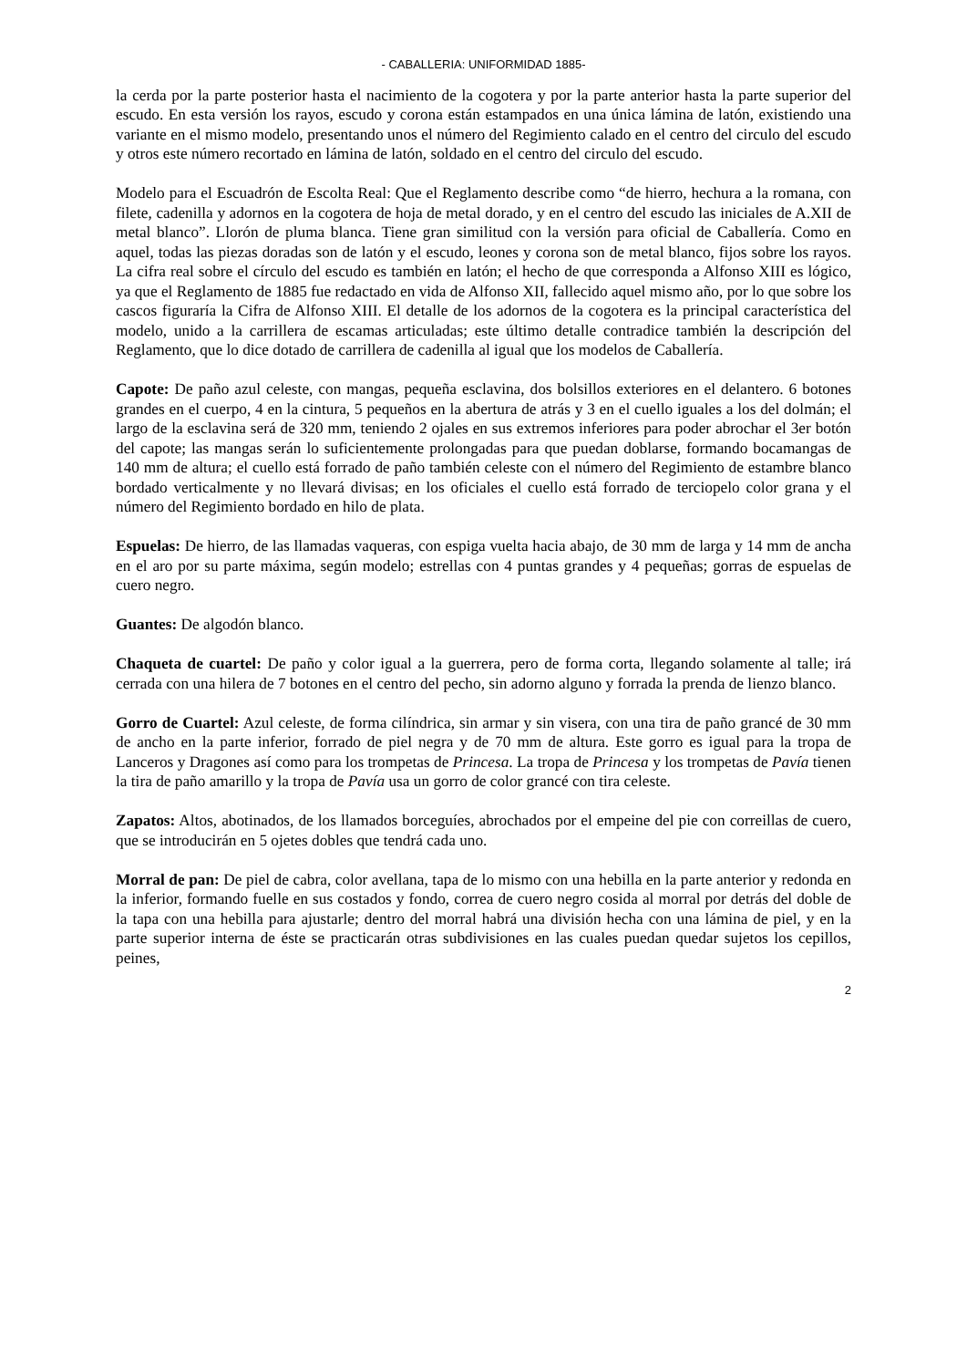- CABALLERIA: UNIFORMIDAD 1885-
la cerda por la parte posterior hasta el nacimiento de la cogotera y por la parte anterior hasta la parte superior del escudo. En esta versión los rayos, escudo y corona están estampados en una única lámina de latón, existiendo una variante en el mismo modelo, presentando unos el número del Regimiento calado en el centro del circulo del escudo y otros este número recortado en lámina de latón, soldado en el centro del circulo del escudo.
Modelo para el Escuadrón de Escolta Real: Que el Reglamento describe como “de hierro, hechura a la romana, con filete, cadenilla y adornos en la cogotera de hoja de metal dorado, y en el centro del escudo las iniciales de A.XII de metal blanco”. Llorón de pluma blanca. Tiene gran similitud con la versión para oficial de Caballería. Como en aquel, todas las piezas doradas son de latón y el escudo, leones y corona son de metal blanco, fijos sobre los rayos. La cifra real sobre el círculo del escudo es también en latón; el hecho de que corresponda a Alfonso XIII es lógico, ya que el Reglamento de 1885 fue redactado en vida de Alfonso XII, fallecido aquel mismo año, por lo que sobre los cascos figuraría la Cifra de Alfonso XIII. El detalle de los adornos de la cogotera es la principal característica del modelo, unido a la carrillera de escamas articuladas; este último detalle contradice también la descripción del Reglamento, que lo dice dotado de carrillera de cadenilla al igual que los modelos de Caballería.
Capote: De paño azul celeste, con mangas, pequeña esclavina, dos bolsillos exteriores en el delantero. 6 botones grandes en el cuerpo, 4 en la cintura, 5 pequeños en la abertura de atrás y 3 en el cuello iguales a los del dolmán; el largo de la esclavina será de 320 mm, teniendo 2 ojales en sus extremos inferiores para poder abrochar el 3er botón del capote; las mangas serán lo suficientemente prolongadas para que puedan doblarse, formando bocamangas de 140 mm de altura; el cuello está forrado de paño también celeste con el número del Regimiento de estambre blanco bordado verticalmente y no llevará divisas; en los oficiales el cuello está forrado de terciopelo color grana y el número del Regimiento bordado en hilo de plata.
Espuelas: De hierro, de las llamadas vaqueras, con espiga vuelta hacia abajo, de 30 mm de larga y 14 mm de ancha en el aro por su parte máxima, según modelo; estrellas con 4 puntas grandes y 4 pequeñas; gorras de espuelas de cuero negro.
Guantes: De algodón blanco.
Chaqueta de cuartel: De paño y color igual a la guerrera, pero de forma corta, llegando solamente al talle; irá cerrada con una hilera de 7 botones en el centro del pecho, sin adorno alguno y forrada la prenda de lienzo blanco.
Gorro de Cuartel: Azul celeste, de forma cilíndrica, sin armar y sin visera, con una tira de paño grancé de 30 mm de ancho en la parte inferior, forrado de piel negra y de 70 mm de altura. Este gorro es igual para la tropa de Lanceros y Dragones así como para los trompetas de Princesa. La tropa de Princesa y los trompetas de Pavía tienen la tira de paño amarillo y la tropa de Pavía usa un gorro de color grancé con tira celeste.
Zapatos: Altos, abotinados, de los llamados borceguíes, abrochados por el empeine del pie con correillas de cuero, que se introducirán en 5 ojetes dobles que tendrá cada uno.
Morral de pan: De piel de cabra, color avellana, tapa de lo mismo con una hebilla en la parte anterior y redonda en la inferior, formando fuelle en sus costados y fondo, correa de cuero negro cosida al morral por detrás del doble de la tapa con una hebilla para ajustarle; dentro del morral habrá una división hecha con una lámina de piel, y en la parte superior interna de éste se practicarán otras subdivisiones en las cuales puedan quedar sujetos los cepillos, peines,
2